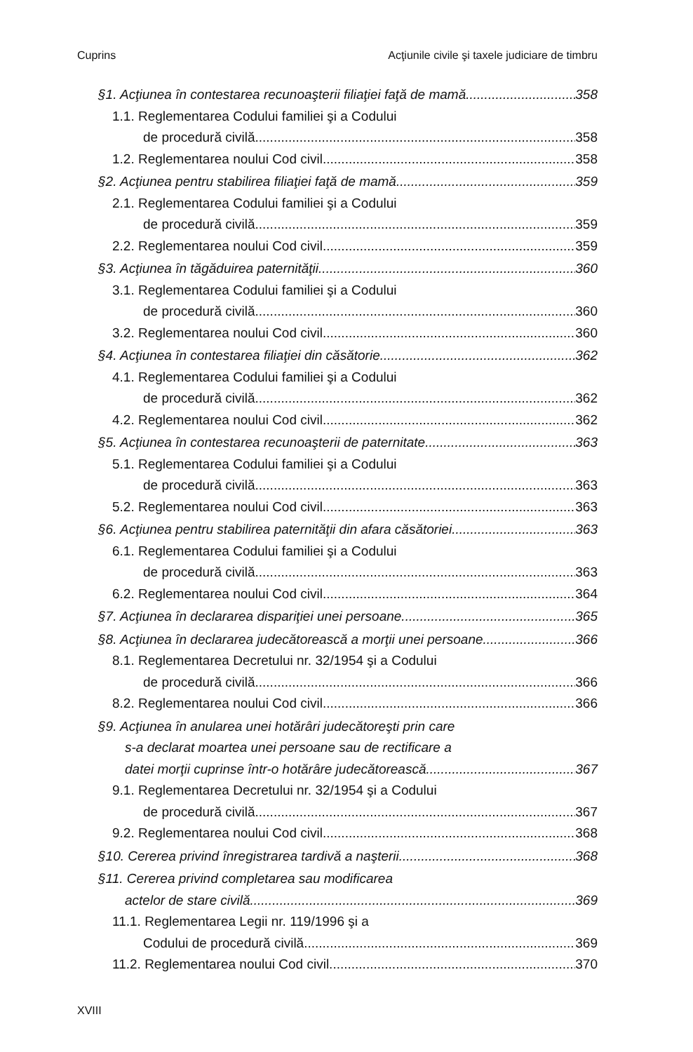Cuprins Acţiunile civile şi taxele judiciare de timbru
§1. Acţiunea în contestarea recunoaşterii filiaţiei faţă de mamă 358
1.1. Reglementarea Codului familiei şi a Codului
de procedură civilă 358
1.2. Reglementarea noului Cod civil 358
§2. Acţiunea pentru stabilirea filiaţiei faţă de mamă 359
2.1. Reglementarea Codului familiei şi a Codului
de procedură civilă 359
2.2. Reglementarea noului Cod civil 359
§3. Acţiunea în tăgăduirea paternităţii 360
3.1. Reglementarea Codului familiei şi a Codului
de procedură civilă 360
3.2. Reglementarea noului Cod civil 360
§4. Acţiunea în contestarea filiaţiei din căsătorie 362
4.1. Reglementarea Codului familiei şi a Codului
de procedură civilă 362
4.2. Reglementarea noului Cod civil 362
§5. Acţiunea în contestarea recunoaşterii de paternitate 363
5.1. Reglementarea Codului familiei şi a Codului
de procedură civilă 363
5.2. Reglementarea noului Cod civil 363
§6. Acţiunea pentru stabilirea paternităţii din afara căsătoriei 363
6.1. Reglementarea Codului familiei şi a Codului
de procedură civilă 363
6.2. Reglementarea noului Cod civil 364
§7. Acţiunea în declararea dispariţiei unei persoane 365
§8. Acţiunea în declararea judecătorească a morţii unei persoane 366
8.1. Reglementarea Decretului nr. 32/1954 şi a Codului
de procedură civilă 366
8.2. Reglementarea noului Cod civil 366
§9. Acţiunea în anularea unei hotărâri judecătoreşti prin care
s-a declarat moartea unei persoane sau de rectificare a
datei morţii cuprinse într-o hotărâre judecătorească 367
9.1. Reglementarea Decretului nr. 32/1954 şi a Codului
de procedură civilă 367
9.2. Reglementarea noului Cod civil 368
§10. Cererea privind înregistrarea tardivă a naşterii 368
§11. Cererea privind completarea sau modificarea
actelor de stare civilă 369
11.1. Reglementarea Legii nr. 119/1996 şi a
Codului de procedură civilă 369
11.2. Reglementarea noului Cod civil 370
XVIII